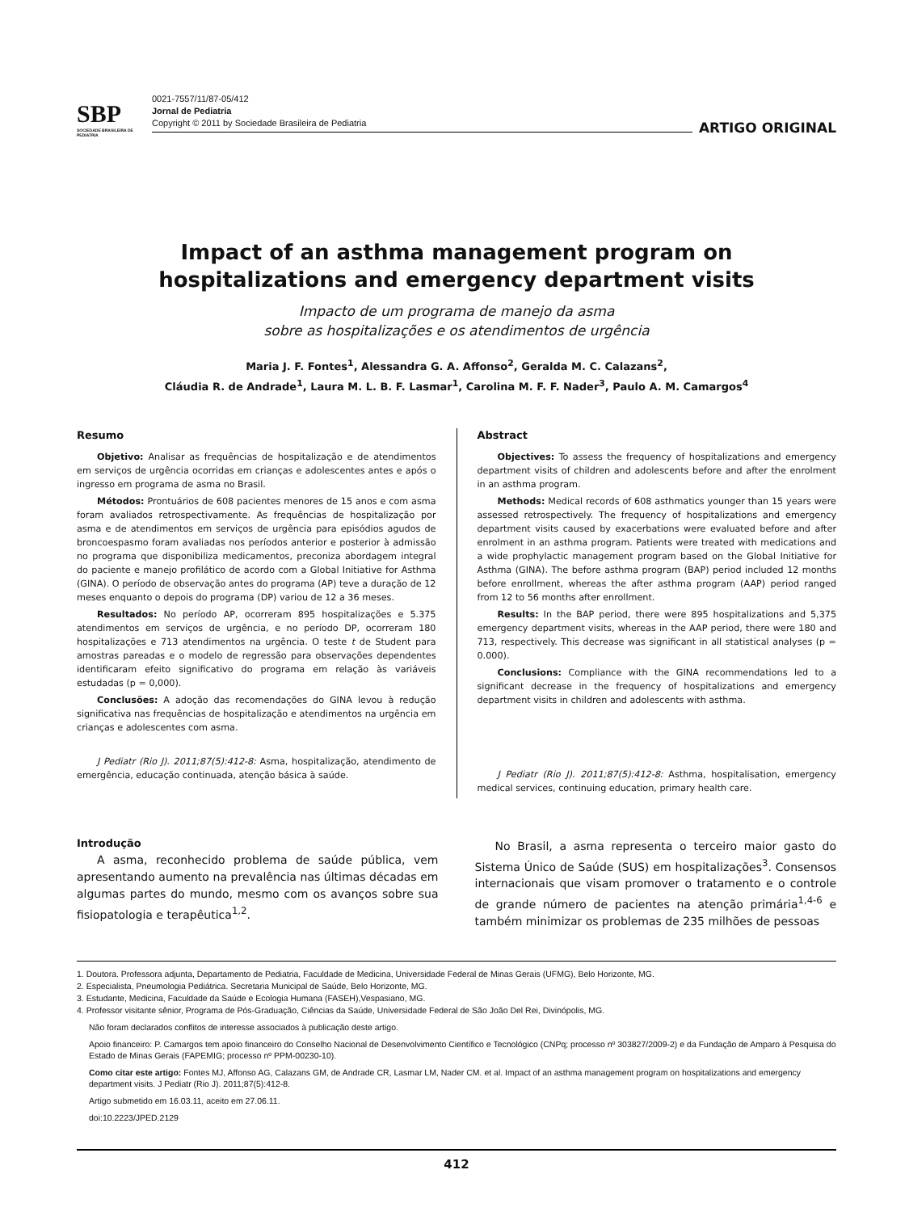SBP
SOCIEDADE BRASILEIRA DE PEDIATRIA
0021-7557/11/87-05/412
Jornal de Pediatria
Copyright © 2011 by Sociedade Brasileira de Pediatria
ARTIGO ORIGINAL
Impact of an asthma management program on
hospitalizations and emergency department visits
Impacto de um programa de manejo da asma
sobre as hospitalizações e os atendimentos de urgência
Maria J. F. Fontes<sup>1</sup>, Alessandra G. A. Affonso<sup>2</sup>, Geralda M. C. Calazans<sup>2</sup>,
Cláudia R. de Andrade<sup>1</sup>, Laura M. L. B. F. Lasmar<sup>1</sup>, Carolina M. F. F. Nader<sup>3</sup>, Paulo A. M. Camargos<sup>4</sup>
Resumo
Objetivo: Analisar as frequências de hospitalização e de atendimentos em serviços de urgência ocorridas em crianças e adolescentes antes e após o ingresso em programa de asma no Brasil.
Métodos: Prontuários de 608 pacientes menores de 15 anos e com asma foram avaliados retrospectivamente. As frequências de hospitalização por asma e de atendimentos em serviços de urgência para episódios agudos de broncoespasmo foram avaliadas nos períodos anterior e posterior à admissão no programa que disponibiliza medicamentos, preconiza abordagem integral do paciente e manejo profilático de acordo com a Global Initiative for Asthma (GINA). O período de observação antes do programa (AP) teve a duração de 12 meses enquanto o depois do programa (DP) variou de 12 a 36 meses.
Resultados: No período AP, ocorreram 895 hospitalizações e 5.375 atendimentos em serviços de urgência, e no período DP, ocorreram 180 hospitalizações e 713 atendimentos na urgência. O teste t de Student para amostras pareadas e o modelo de regressão para observações dependentes identificaram efeito significativo do programa em relação às variáveis estudadas (p = 0,000).
Conclusões: A adoção das recomendações do GINA levou à redução significativa nas frequências de hospitalização e atendimentos na urgência em crianças e adolescentes com asma.
J Pediatr (Rio J). 2011;87(5):412-8: Asma, hospitalização, atendimento de emergência, educação continuada, atenção básica à saúde.
Abstract
Objectives: To assess the frequency of hospitalizations and emergency department visits of children and adolescents before and after the enrolment in an asthma program.
Methods: Medical records of 608 asthmatics younger than 15 years were assessed retrospectively. The frequency of hospitalizations and emergency department visits caused by exacerbations were evaluated before and after enrolment in an asthma program. Patients were treated with medications and a wide prophylactic management program based on the Global Initiative for Asthma (GINA). The before asthma program (BAP) period included 12 months before enrollment, whereas the after asthma program (AAP) period ranged from 12 to 56 months after enrollment.
Results: In the BAP period, there were 895 hospitalizations and 5,375 emergency department visits, whereas in the AAP period, there were 180 and 713, respectively. This decrease was significant in all statistical analyses (p = 0.000).
Conclusions: Compliance with the GINA recommendations led to a significant decrease in the frequency of hospitalizations and emergency department visits in children and adolescents with asthma.
J Pediatr (Rio J). 2011;87(5):412-8: Asthma, hospitalisation, emergency medical services, continuing education, primary health care.
Introdução
A asma, reconhecido problema de saúde pública, vem apresentando aumento na prevalência nas últimas décadas em algumas partes do mundo, mesmo com os avanços sobre sua fisiopatologia e terapêutica<sup>1,2</sup>.
No Brasil, a asma representa o terceiro maior gasto do Sistema Único de Saúde (SUS) em hospitalizações<sup>3</sup>. Consensos internacionais que visam promover o tratamento e o controle de grande número de pacientes na atenção primária<sup>1,4-6</sup> e também minimizar os problemas de 235 milhões de pessoas
1. Doutora. Professora adjunta, Departamento de Pediatria, Faculdade de Medicina, Universidade Federal de Minas Gerais (UFMG), Belo Horizonte, MG.
2. Especialista, Pneumologia Pediátrica. Secretaria Municipal de Saúde, Belo Horizonte, MG.
3. Estudante, Medicina, Faculdade da Saúde e Ecologia Humana (FASEH),Vespasiano, MG.
4. Professor visitante sênior, Programa de Pós-Graduação, Ciências da Saúde, Universidade Federal de São João Del Rei, Divinópolis, MG.
Não foram declarados conflitos de interesse associados à publicação deste artigo.
Apoio financeiro: P. Camargos tem apoio financeiro do Conselho Nacional de Desenvolvimento Científico e Tecnológico (CNPq; processo nº 303827/2009-2) e da Fundação de Amparo à Pesquisa do Estado de Minas Gerais (FAPEMIG; processo nº PPM-00230-10).
Como citar este artigo: Fontes MJ, Affonso AG, Calazans GM, de Andrade CR, Lasmar LM, Nader CM. et al. Impact of an asthma management program on hospitalizations and emergency department visits. J Pediatr (Rio J). 2011;87(5):412-8.
Artigo submetido em 16.03.11, aceito em 27.06.11.
doi:10.2223/JPED.2129
412